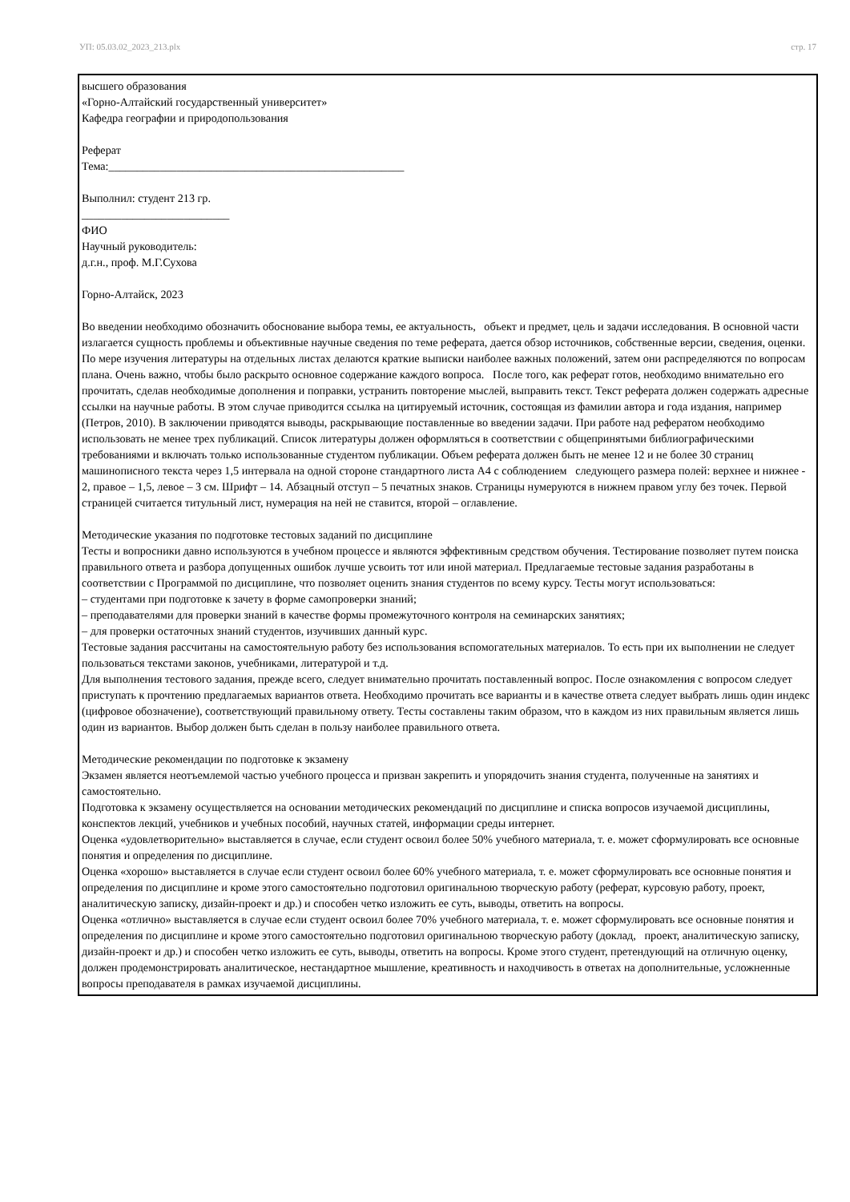УП: 05.03.02_2023_213.plx стр. 17
высшего образования
«Горно-Алтайский государственный университет»
Кафедра географии и природопользования
Реферат
Тема:____________________________________________________
Выполнил: студент 213 гр.
__________________________
ФИО
Научный руководитель:
д.г.н., проф. М.Г.Сухова
Горно-Алтайск, 2023
Во введении необходимо обозначить обоснование выбора темы, ее актуальность, объект и предмет, цель и задачи исследования. В основной части излагается сущность проблемы и объективные научные сведения по теме реферата, дается обзор источников, собственные версии, сведения, оценки. По мере изучения литературы на отдельных листах делаются краткие выписки наиболее важных положений, затем они распределяются по вопросам плана. Очень важно, чтобы было раскрыто основное содержание каждого вопроса. После того, как реферат готов, необходимо внимательно его прочитать, сделав необходимые дополнения и поправки, устранить повторение мыслей, выправить текст. Текст реферата должен содержать адресные ссылки на научные работы. В этом случае приводится ссылка на цитируемый источник, состоящая из фамилии автора и года издания, например (Петров, 2010). В заключении приводятся выводы, раскрывающие поставленные во введении задачи. При работе над рефератом необходимо использовать не менее трех публикаций. Список литературы должен оформляться в соответствии с общепринятыми библиографическими требованиями и включать только использованные студентом публикации. Объем реферата должен быть не менее 12 и не более 30 страниц машинописного текста через 1,5 интервала на одной стороне стандартного листа А4 с соблюдением следующего размера полей: верхнее и нижнее - 2, правое – 1,5, левое – 3 см. Шрифт – 14. Абзацный отступ – 5 печатных знаков. Страницы нумеруются в нижнем правом углу без точек. Первой страницей считается титульный лист, нумерация на ней не ставится, второй – оглавление.
Методические указания по подготовке тестовых заданий по дисциплине
Тесты и вопросники давно используются в учебном процессе и являются эффективным средством обучения. Тестирование позволяет путем поиска правильного ответа и разбора допущенных ошибок лучше усвоить тот или иной материал. Предлагаемые тестовые задания разработаны в соответствии с Программой по дисциплине, что позволяет оценить знания студентов по всему курсу. Тесты могут использоваться:
– студентами при подготовке к зачету в форме самопроверки знаний;
– преподавателями для проверки знаний в качестве формы промежуточного контроля на семинарских занятиях;
– для проверки остаточных знаний студентов, изучивших данный курс.
Тестовые задания рассчитаны на самостоятельную работу без использования вспомогательных материалов. То есть при их выполнении не следует пользоваться текстами законов, учебниками, литературой и т.д.
Для выполнения тестового задания, прежде всего, следует внимательно прочитать поставленный вопрос. После ознакомления с вопросом следует приступать к прочтению предлагаемых вариантов ответа. Необходимо прочитать все варианты и в качестве ответа следует выбрать лишь один индекс (цифровое обозначение), соответствующий правильному ответу. Тесты составлены таким образом, что в каждом из них правильным является лишь один из вариантов. Выбор должен быть сделан в пользу наиболее правильного ответа.
Методические рекомендации по подготовке к экзамену
Экзамен является неотъемлемой частью учебного процесса и призван закрепить и упорядочить знания студента, полученные на занятиях и самостоятельно.
Подготовка к экзамену осуществляется на основании методических рекомендаций по дисциплине и списка вопросов изучаемой дисциплины, конспектов лекций, учебников и учебных пособий, научных статей, информации среды интернет.
Оценка «удовлетворительно» выставляется в случае, если студент освоил более 50% учебного материала, т. е. может сформулировать все основные понятия и определения по дисциплине.
Оценка «хорошо» выставляется в случае если студент освоил более 60% учебного материала, т. е. может сформулировать все основные понятия и определения по дисциплине и кроме этого самостоятельно подготовил оригинальною творческую работу (реферат, курсовую работу, проект, аналитическую записку, дизайн-проект и др.) и способен четко изложить ее суть, выводы, ответить на вопросы.
Оценка «отлично» выставляется в случае если студент освоил более 70% учебного материала, т. е. может сформулировать все основные понятия и определения по дисциплине и кроме этого самостоятельно подготовил оригинальною творческую работу (доклад, проект, аналитическую записку, дизайн-проект и др.) и способен четко изложить ее суть, выводы, ответить на вопросы. Кроме этого студент, претендующий на отличную оценку, должен продемонстрировать аналитическое, нестандартное мышление, креативность и находчивость в ответах на дополнительные, усложненные вопросы преподавателя в рамках изучаемой дисциплины.